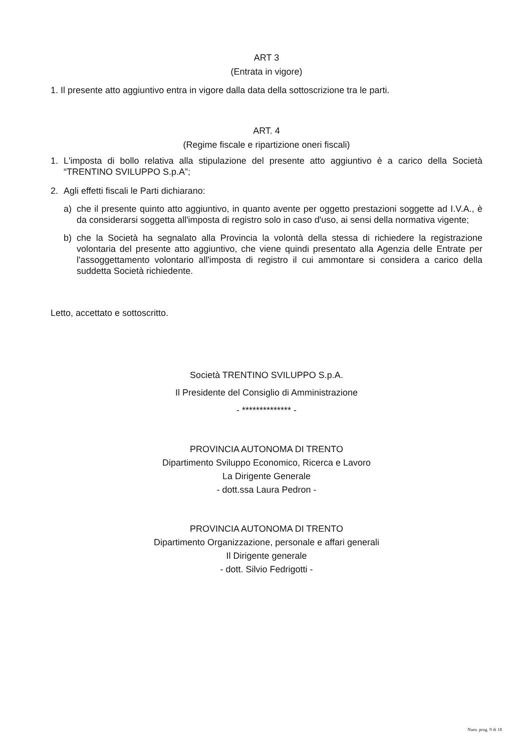ART 3
(Entrata in vigore)
1. Il presente atto aggiuntivo entra in vigore dalla data della sottoscrizione tra le parti.
ART. 4
(Regime fiscale e ripartizione oneri fiscali)
1. L'imposta di bollo relativa alla stipulazione del presente atto aggiuntivo è a carico della Società “TRENTINO SVILUPPO S.p.A”;
2. Agli effetti fiscali le Parti dichiarano:
a) che il presente quinto atto aggiuntivo, in quanto avente per oggetto prestazioni soggette ad I.V.A., è da considerarsi soggetta all'imposta di registro solo in caso d'uso, ai sensi della normativa vigente;
b) che la Società ha segnalato alla Provincia la volontà della stessa di richiedere la registrazione volontaria del presente atto aggiuntivo, che viene quindi presentato alla Agenzia delle Entrate per l'assoggettamento volontario all'imposta di registro il cui ammontare si considera a carico della suddetta Società richiedente.
Letto, accettato e sottoscritto.
Società TRENTINO SVILUPPO S.p.A.
Il Presidente del Consiglio di Amministrazione
- ************** -
PROVINCIA AUTONOMA DI TRENTO
Dipartimento Sviluppo Economico, Ricerca e Lavoro
La Dirigente Generale
- dott.ssa Laura Pedron -
PROVINCIA AUTONOMA DI TRENTO
Dipartimento Organizzazione, personale e affari generali
Il Dirigente generale
- dott. Silvio Fedrigotti -
Num. prog. 9 di 18